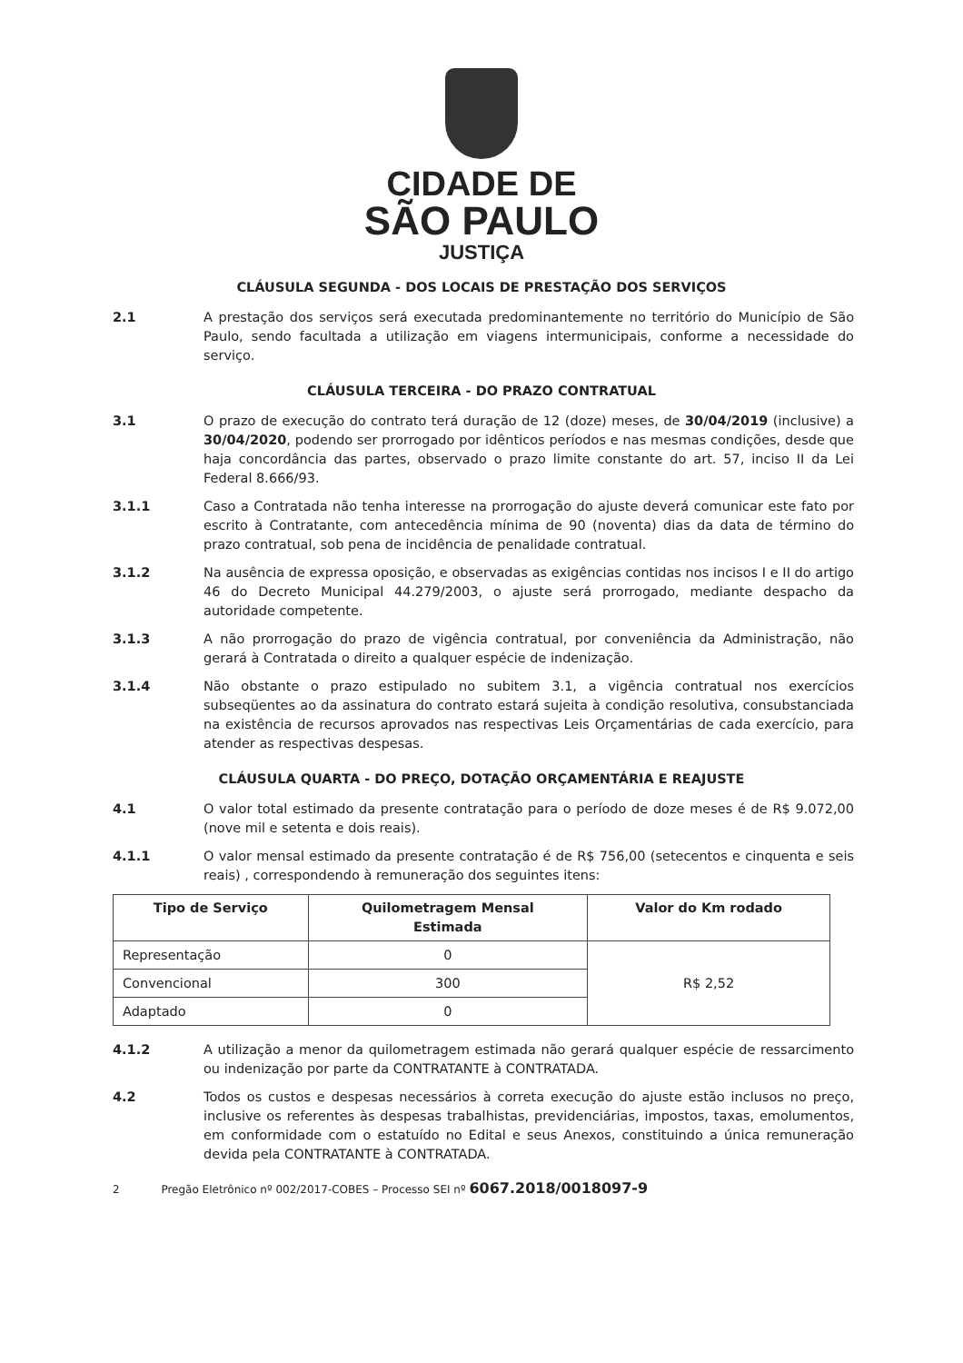CIDADE DE
SÃO PAULO
JUSTIÇA
CLÁUSULA SEGUNDA - DOS LOCAIS DE PRESTAÇÃO DOS SERVIÇOS
2.1 A prestação dos serviços será executada predominantemente no território do Município de São Paulo, sendo facultada a utilização em viagens intermunicipais, conforme a necessidade do serviço.
CLÁUSULA TERCEIRA - DO PRAZO CONTRATUAL
3.1 O prazo de execução do contrato terá duração de 12 (doze) meses, de 30/04/2019 (inclusive) a 30/04/2020, podendo ser prorrogado por idênticos períodos e nas mesmas condições, desde que haja concordância das partes, observado o prazo limite constante do art. 57, inciso II da Lei Federal 8.666/93.
3.1.1 Caso a Contratada não tenha interesse na prorrogação do ajuste deverá comunicar este fato por escrito à Contratante, com antecedência mínima de 90 (noventa) dias da data de término do prazo contratual, sob pena de incidência de penalidade contratual.
3.1.2 Na ausência de expressa oposição, e observadas as exigências contidas nos incisos I e II do artigo 46 do Decreto Municipal 44.279/2003, o ajuste será prorrogado, mediante despacho da autoridade competente.
3.1.3 A não prorrogação do prazo de vigência contratual, por conveniência da Administração, não gerará à Contratada o direito a qualquer espécie de indenização.
3.1.4 Não obstante o prazo estipulado no subitem 3.1, a vigência contratual nos exercícios subseqüentes ao da assinatura do contrato estará sujeita à condição resolutiva, consubstanciada na existência de recursos aprovados nas respectivas Leis Orçamentárias de cada exercício, para atender as respectivas despesas.
CLÁUSULA QUARTA - DO PREÇO, DOTAÇÃO ORÇAMENTÁRIA E REAJUSTE
4.1 O valor total estimado da presente contratação para o período de doze meses é de R$ 9.072,00 (nove mil e setenta e dois reais).
4.1.1 O valor mensal estimado da presente contratação é de R$ 756,00 (setecentos e cinquenta e seis reais) , correspondendo à remuneração dos seguintes itens:
| Tipo de Serviço | Quilometragem Mensal Estimada | Valor do Km rodado |
| --- | --- | --- |
| Representação | 0 | R$ 2,52 |
| Convencional | 300 | |
| Adaptado | 0 | |
4.1.2 A utilização a menor da quilometragem estimada não gerará qualquer espécie de ressarcimento ou indenização por parte da CONTRATANTE à CONTRATADA.
4.2 Todos os custos e despesas necessários à correta execução do ajuste estão inclusos no preço, inclusive os referentes às despesas trabalhistas, previdenciárias, impostos, taxas, emolumentos, em conformidade com o estatuído no Edital e seus Anexos, constituindo a única remuneração devida pela CONTRATANTE à CONTRATADA.
2 Pregão Eletrônico nº 002/2017-COBES – Processo SEI nº 6067.2018/0018097-9